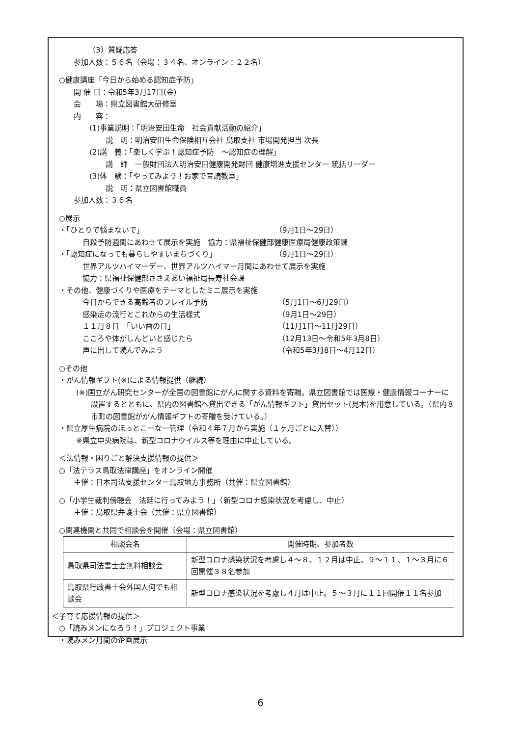（3）質疑応答
参加人数：５６名（会場：３４名、オンライン：２２名）
○健康講座「今日から始める認知症予防」
開 催 日：令和5年3月17日(金)
会　　場：県立図書館大研修室
内　　容：
(1)事業説明：「明治安田生命　社会貢献活動の紹介」
説　明：明治安田生命保険相互会社 鳥取支社 市場開発担当 次長
(2)講　義：「楽しく学ぶ！認知症予防　～認知症の理解」
講　師　一般財団法人明治安田健康開発財団 健康増進支援センター 統括リーダー
(3)体　験：「やってみよう！お家で音読教室」
説　明：県立図書館職員
参加人数：３６名
○展示
・「ひとりで悩まないで」 （9月1日～29日）
自殺予防週間にあわせて展示を実施　協力：県福祉保健部健康医療局健康政策課
・「認知症になっても暮らしやすいまちづくり」 （9月1日～29日）
世界アルツハイマーデー、世界アルツハイマー月間にあわせて展示を実施
協力：県福祉保健部ささえあい福祉局長寿社会課
・その他、健康づくりや医療をテーマとしたミニ展示を実施
今日からできる高齢者のフレイル予防 （5月1日～6月29日）
感染症の流行とこれからの生活様式 （9月1日～29日）
１１月８日　「いい歯の日」 （11月1日～11月29日）
こころや体がしんどいと感じたら （12月13日～令和5年3月8日）
声に出して読んでみよう （令和5年3月8日～4月12日）
○その他
・がん情報ギフト(※)による情報提供（継続）
(※)国立がん研究センターが全国の図書館にがんに関する資料を寄贈。県立図書館では医療・健康情報コーナーに設置するとともに、県内の図書館へ貸出できる「がん情報ギフト」貸出セット(見本)を用意している。（県内８市町の図書館ががん情報ギフトの寄贈を受けている。）
・県立厚生病院のほっとこーな一管理（令和４年７月から実施（１ヶ月ごとに入替））
※県立中央病院は、新型コロナウイルス等を理由に中止している。
＜法情報・困りごと解決支援情報の提供＞
○「法テラス鳥取法律講座」をオンライン開催
主催：日本司法支援センター鳥取地方事務所（共催：県立図書館）
○「小学生裁判傍聴会　法廷に行ってみよう！」（新型コロナ感染状況を考慮し、中止）
主催：鳥取県弁護士会（共催：県立図書館）
○関連機関と共同で相談会を開催（会場：県立図書館）
| 相談会名 | 開催時期、参加者数 |
| --- | --- |
| 鳥取県司法書士会無料相談会 | 新型コロナ感染状況を考慮し４～８、１２月は中止。９～１１、１～３月に６回開催３８名参加 |
| 鳥取県行政書士会外国人何でも相談会 | 新型コロナ感染状況を考慮し４月は中止。５～３月に１１回開催１１名参加 |
＜子育て応援情報の提供＞
○「読みメンになろう！」プロジェクト事業
・読みメン月間の企画展示
6